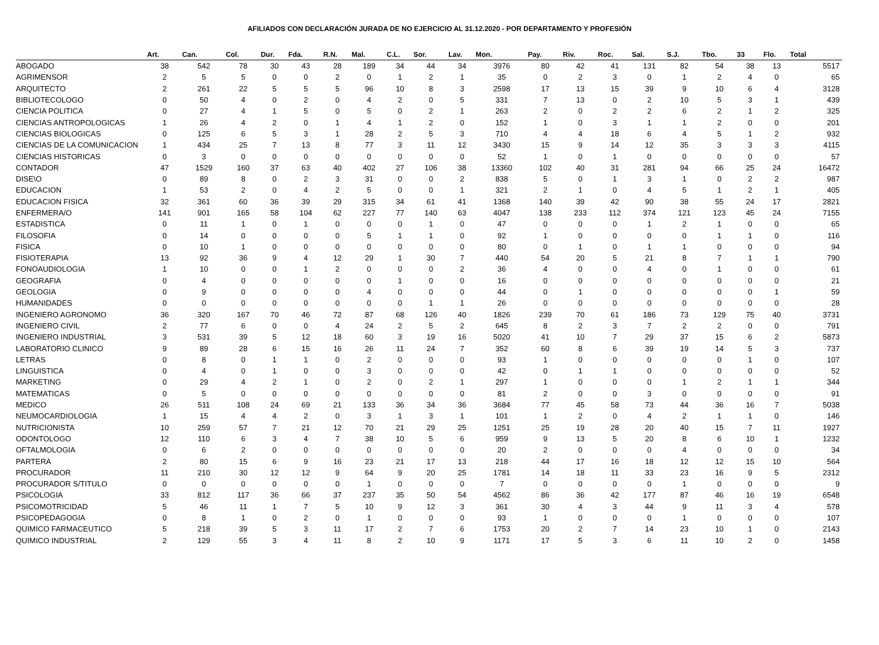AFILIADOS CON DECLARACIÓN JURADA DE NO EJERCICIO AL 31.12.2020 - POR DEPARTAMENTO Y PROFESIÓN
| | Art. | Can. | Col. | Dur. | Fda. | R.N. | Mal. | C.L. | Sor. | Lav. | Mon. | Pay. | Riv. | Roc. | Sal. | S.J. | Tbo. | 33 | Flo. | Total |
| --- | --- | --- | --- | --- | --- | --- | --- | --- | --- | --- | --- | --- | --- | --- | --- | --- | --- | --- | --- | --- |
| ABOGADO | 38 | 542 | 78 | 30 | 43 | 28 | 189 | 34 | 44 | 34 | 3976 | 80 | 42 | 41 | 131 | 82 | 54 | 38 | 13 | 5517 |
| AGRIMENSOR | 2 | 5 | 5 | 0 | 0 | 2 | 0 | 1 | 2 | 1 | 35 | 0 | 2 | 3 | 0 | 1 | 2 | 4 | 0 | 65 |
| ARQUITECTO | 2 | 261 | 22 | 5 | 5 | 5 | 96 | 10 | 8 | 3 | 2598 | 17 | 13 | 15 | 39 | 9 | 10 | 6 | 4 | 3128 |
| BIBLIOTECOLOGO | 0 | 50 | 4 | 0 | 2 | 0 | 4 | 2 | 0 | 5 | 331 | 7 | 13 | 0 | 2 | 10 | 5 | 3 | 1 | 439 |
| CIENCIA POLITICA | 0 | 27 | 4 | 1 | 5 | 0 | 5 | 0 | 2 | 1 | 263 | 2 | 0 | 2 | 2 | 6 | 2 | 1 | 2 | 325 |
| CIENCIAS ANTROPOLOGICAS | 1 | 26 | 4 | 2 | 0 | 1 | 4 | 1 | 2 | 0 | 152 | 1 | 0 | 3 | 1 | 1 | 2 | 0 | 0 | 201 |
| CIENCIAS BIOLOGICAS | 0 | 125 | 6 | 5 | 3 | 1 | 28 | 2 | 5 | 3 | 710 | 4 | 4 | 18 | 6 | 4 | 5 | 1 | 2 | 932 |
| CIENCIAS DE LA COMUNICACION | 1 | 434 | 25 | 7 | 13 | 8 | 77 | 3 | 11 | 12 | 3430 | 15 | 9 | 14 | 12 | 35 | 3 | 3 | 3 | 4115 |
| CIENCIAS HISTORICAS | 0 | 3 | 0 | 0 | 0 | 0 | 0 | 0 | 0 | 0 | 52 | 1 | 0 | 1 | 0 | 0 | 0 | 0 | 0 | 57 |
| CONTADOR | 47 | 1529 | 160 | 37 | 63 | 40 | 402 | 27 | 106 | 38 | 13360 | 102 | 40 | 31 | 281 | 94 | 66 | 25 | 24 | 16472 |
| DISE\O | 0 | 89 | 8 | 0 | 2 | 3 | 31 | 0 | 0 | 2 | 838 | 5 | 0 | 1 | 3 | 1 | 0 | 2 | 2 | 987 |
| EDUCACION | 1 | 53 | 2 | 0 | 4 | 2 | 5 | 0 | 0 | 1 | 321 | 2 | 1 | 0 | 4 | 5 | 1 | 2 | 1 | 405 |
| EDUCACION FISICA | 32 | 361 | 60 | 36 | 39 | 29 | 315 | 34 | 61 | 41 | 1368 | 140 | 39 | 42 | 90 | 38 | 55 | 24 | 17 | 2821 |
| ENFERMERA/O | 141 | 901 | 165 | 58 | 104 | 62 | 227 | 77 | 140 | 63 | 4047 | 138 | 233 | 112 | 374 | 121 | 123 | 45 | 24 | 7155 |
| ESTADISTICA | 0 | 11 | 1 | 0 | 1 | 0 | 0 | 0 | 1 | 0 | 47 | 0 | 0 | 0 | 1 | 2 | 1 | 0 | 0 | 65 |
| FILOSOFIA | 0 | 14 | 0 | 0 | 0 | 0 | 5 | 1 | 1 | 0 | 92 | 1 | 0 | 0 | 0 | 0 | 1 | 1 | 0 | 116 |
| FISICA | 0 | 10 | 1 | 0 | 0 | 0 | 0 | 0 | 0 | 0 | 80 | 0 | 1 | 0 | 1 | 1 | 0 | 0 | 0 | 94 |
| FISIOTERAPIA | 13 | 92 | 36 | 9 | 4 | 12 | 29 | 1 | 30 | 7 | 440 | 54 | 20 | 5 | 21 | 8 | 7 | 1 | 1 | 790 |
| FONOAUDIOLOGIA | 1 | 10 | 0 | 0 | 1 | 2 | 0 | 0 | 0 | 2 | 36 | 4 | 0 | 0 | 4 | 0 | 1 | 0 | 0 | 61 |
| GEOGRAFIA | 0 | 4 | 0 | 0 | 0 | 0 | 0 | 1 | 0 | 0 | 16 | 0 | 0 | 0 | 0 | 0 | 0 | 0 | 0 | 21 |
| GEOLOGIA | 0 | 9 | 0 | 0 | 0 | 0 | 4 | 0 | 0 | 0 | 44 | 0 | 1 | 0 | 0 | 0 | 0 | 0 | 1 | 59 |
| HUMANIDADES | 0 | 0 | 0 | 0 | 0 | 0 | 0 | 0 | 1 | 1 | 26 | 0 | 0 | 0 | 0 | 0 | 0 | 0 | 0 | 28 |
| INGENIERO AGRONOMO | 36 | 320 | 167 | 70 | 46 | 72 | 87 | 68 | 126 | 40 | 1826 | 239 | 70 | 61 | 186 | 73 | 129 | 75 | 40 | 3731 |
| INGENIERO CIVIL | 2 | 77 | 6 | 0 | 0 | 4 | 24 | 2 | 5 | 2 | 645 | 8 | 2 | 3 | 7 | 2 | 2 | 0 | 0 | 791 |
| INGENIERO INDUSTRIAL | 3 | 531 | 39 | 5 | 12 | 18 | 60 | 3 | 19 | 16 | 5020 | 41 | 10 | 7 | 29 | 37 | 15 | 6 | 2 | 5873 |
| LABORATORIO CLINICO | 9 | 89 | 28 | 6 | 15 | 16 | 26 | 11 | 24 | 7 | 352 | 60 | 8 | 6 | 39 | 19 | 14 | 5 | 3 | 737 |
| LETRAS | 0 | 8 | 0 | 1 | 1 | 0 | 2 | 0 | 0 | 0 | 93 | 1 | 0 | 0 | 0 | 0 | 0 | 1 | 0 | 107 |
| LINGUISTICA | 0 | 4 | 0 | 1 | 0 | 0 | 3 | 0 | 0 | 0 | 42 | 0 | 1 | 1 | 0 | 0 | 0 | 0 | 0 | 52 |
| MARKETING | 0 | 29 | 4 | 2 | 1 | 0 | 2 | 0 | 2 | 1 | 297 | 1 | 0 | 0 | 0 | 1 | 2 | 1 | 1 | 344 |
| MATEMATICAS | 0 | 5 | 0 | 0 | 0 | 0 | 0 | 0 | 0 | 0 | 81 | 2 | 0 | 0 | 3 | 0 | 0 | 0 | 0 | 91 |
| MEDICO | 26 | 511 | 108 | 24 | 69 | 21 | 133 | 36 | 34 | 36 | 3684 | 77 | 45 | 58 | 73 | 44 | 36 | 16 | 7 | 5038 |
| NEUMOCARDIOLOGIA | 1 | 15 | 4 | 4 | 2 | 0 | 3 | 1 | 3 | 1 | 101 | 1 | 2 | 0 | 4 | 2 | 1 | 1 | 0 | 146 |
| NUTRICIONISTA | 10 | 259 | 57 | 7 | 21 | 12 | 70 | 21 | 29 | 25 | 1251 | 25 | 19 | 28 | 20 | 40 | 15 | 7 | 11 | 1927 |
| ODONTOLOGO | 12 | 110 | 6 | 3 | 4 | 7 | 38 | 10 | 5 | 6 | 959 | 9 | 13 | 5 | 20 | 8 | 6 | 10 | 1 | 1232 |
| OFTALMOLOGIA | 0 | 6 | 2 | 0 | 0 | 0 | 0 | 0 | 0 | 0 | 20 | 2 | 0 | 0 | 0 | 4 | 0 | 0 | 0 | 34 |
| PARTERA | 2 | 80 | 15 | 6 | 9 | 16 | 23 | 21 | 17 | 13 | 218 | 44 | 17 | 16 | 18 | 12 | 12 | 15 | 10 | 564 |
| PROCURADOR | 11 | 210 | 30 | 12 | 12 | 9 | 64 | 9 | 20 | 25 | 1781 | 14 | 18 | 11 | 33 | 23 | 16 | 9 | 5 | 2312 |
| PROCURADOR S/TITULO | 0 | 0 | 0 | 0 | 0 | 0 | 1 | 0 | 0 | 0 | 7 | 0 | 0 | 0 | 0 | 1 | 0 | 0 | 0 | 9 |
| PSICOLOGIA | 33 | 812 | 117 | 36 | 66 | 37 | 237 | 35 | 50 | 54 | 4562 | 86 | 36 | 42 | 177 | 87 | 46 | 16 | 19 | 6548 |
| PSICOMOTRICIDAD | 5 | 46 | 11 | 1 | 7 | 5 | 10 | 9 | 12 | 3 | 361 | 30 | 4 | 3 | 44 | 9 | 11 | 3 | 4 | 578 |
| PSICOPEDAGOGIA | 0 | 8 | 1 | 0 | 2 | 0 | 1 | 0 | 0 | 0 | 93 | 1 | 0 | 0 | 0 | 1 | 0 | 0 | 0 | 107 |
| QUIMICO FARMACEUTICO | 5 | 218 | 39 | 5 | 3 | 11 | 17 | 2 | 7 | 6 | 1753 | 20 | 2 | 7 | 14 | 23 | 10 | 1 | 0 | 2143 |
| QUIMICO INDUSTRIAL | 2 | 129 | 55 | 3 | 4 | 11 | 8 | 2 | 10 | 9 | 1171 | 17 | 5 | 3 | 6 | 11 | 10 | 2 | 0 | 1458 |